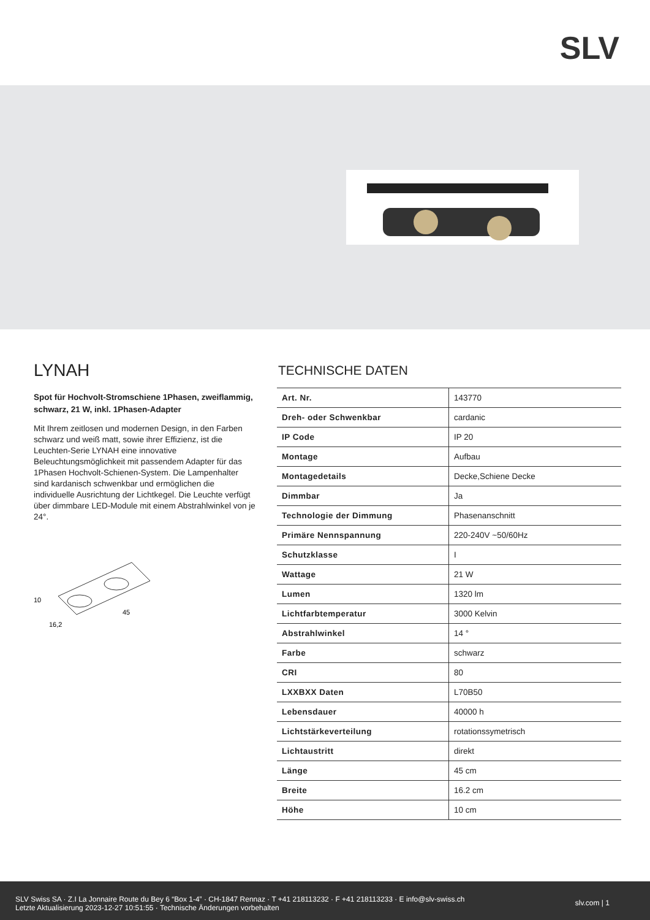SLV
LYNAH
Spot für Hochvolt-Stromschiene 1Phasen, zweiflammig, schwarz, 21 W, inkl. 1Phasen-Adapter
Mit Ihrem zeitlosen und modernen Design, in den Farben schwarz und weiß matt, sowie ihrer Effizienz, ist die Leuchten-Serie LYNAH eine innovative Beleuchtungsmöglichkeit mit passendem Adapter für das 1Phasen Hochvolt-Schienen-System. Die Lampenhalter sind kardanisch schwenkbar und ermöglichen die individuelle Ausrichtung der Lichtkegel. Die Leuchte verfügt über dimmbare LED-Module mit einem Abstrahlwinkel von je 24°.
10
16,2
45
TECHNISCHE DATEN
| Art. Nr. | 143770 |
| Dreh- oder Schwenkbar | cardanic |
| IP Code | IP 20 |
| Montage | Aufbau |
| Montagedetails | Decke,Schiene Decke |
| Dimmbar | Ja |
| Technologie der Dimmung | Phasenanschnitt |
| Primäre Nennspannung | 220-240V ~50/60Hz |
| Schutzklasse | I |
| Wattage | 21 W |
| Lumen | 1320 lm |
| Lichtfarbtemperatur | 3000 Kelvin |
| Abstrahlwinkel | 14 ° |
| Farbe | schwarz |
| CRI | 80 |
| LXXBXX Daten | L70B50 |
| Lebensdauer | 40000 h |
| Lichtstärkeverteilung | rotationssymetrisch |
| Lichtaustritt | direkt |
| Länge | 45 cm |
| Breite | 16.2 cm |
| Höhe | 10 cm |
SLV Swiss SA · Z.I La Jonnaire Route du Bey 6 “Box 1-4” · CH-1847 Rennaz · T +41 218113232 · F +41 218113233 · E info@slv-swiss.ch
Letzte Aktualisierung 2023-12-27 10:51:55 · Technische Änderungen vorbehalten
slv.com | 1